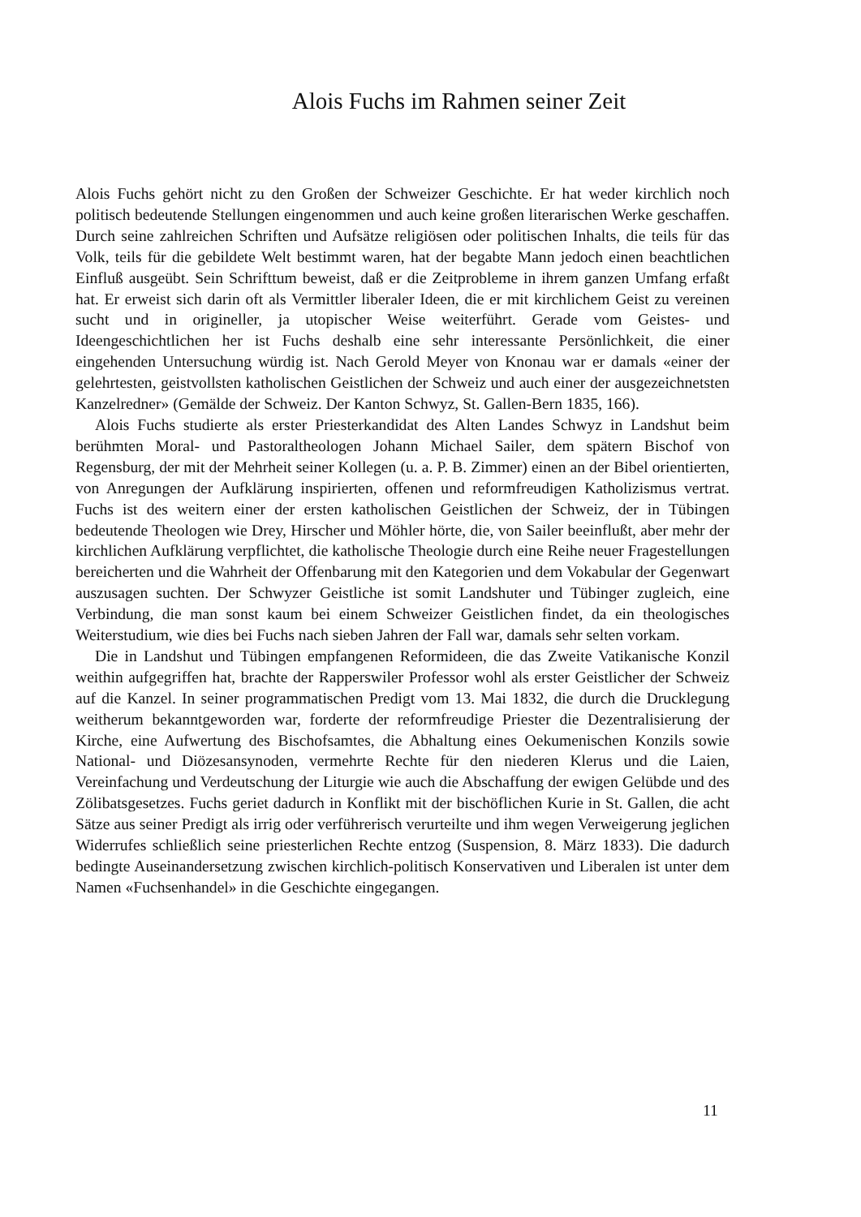Alois Fuchs im Rahmen seiner Zeit
Alois Fuchs gehört nicht zu den Großen der Schweizer Geschichte. Er hat weder kirchlich noch politisch bedeutende Stellungen eingenommen und auch keine großen literarischen Werke geschaffen. Durch seine zahlreichen Schriften und Aufsätze religiösen oder politischen Inhalts, die teils für das Volk, teils für die gebildete Welt bestimmt waren, hat der begabte Mann jedoch einen beachtlichen Einfluß ausgeübt. Sein Schrifttum beweist, daß er die Zeitprobleme in ihrem ganzen Umfang erfaßt hat. Er erweist sich darin oft als Vermittler liberaler Ideen, die er mit kirchlichem Geist zu vereinen sucht und in origineller, ja utopischer Weise weiterführt. Gerade vom Geistes- und Ideengeschichtlichen her ist Fuchs deshalb eine sehr interessante Persönlichkeit, die einer eingehenden Untersuchung würdig ist. Nach Gerold Meyer von Knonau war er damals «einer der gelehrtesten, geistvollsten katholischen Geistlichen der Schweiz und auch einer der ausgezeichnetsten Kanzelredner» (Gemälde der Schweiz. Der Kanton Schwyz, St. Gallen-Bern 1835, 166).
Alois Fuchs studierte als erster Priesterkandidat des Alten Landes Schwyz in Landshut beim berühmten Moral- und Pastoraltheologen Johann Michael Sailer, dem spätern Bischof von Regensburg, der mit der Mehrheit seiner Kollegen (u. a. P. B. Zimmer) einen an der Bibel orientierten, von Anregungen der Aufklärung inspirierten, offenen und reformfreudigen Katholizismus vertrat. Fuchs ist des weitern einer der ersten katholischen Geistlichen der Schweiz, der in Tübingen bedeutende Theologen wie Drey, Hirscher und Möhler hörte, die, von Sailer beeinflußt, aber mehr der kirchlichen Aufklärung verpflichtet, die katholische Theologie durch eine Reihe neuer Fragestellungen bereicherten und die Wahrheit der Offenbarung mit den Kategorien und dem Vokabular der Gegenwart auszusagen suchten. Der Schwyzer Geistliche ist somit Landshuter und Tübinger zugleich, eine Verbindung, die man sonst kaum bei einem Schweizer Geistlichen findet, da ein theologisches Weiterstudium, wie dies bei Fuchs nach sieben Jahren der Fall war, damals sehr selten vorkam.
Die in Landshut und Tübingen empfangenen Reformideen, die das Zweite Vatikanische Konzil weithin aufgegriffen hat, brachte der Rapperswiler Professor wohl als erster Geistlicher der Schweiz auf die Kanzel. In seiner programmatischen Predigt vom 13. Mai 1832, die durch die Drucklegung weitherum bekanntgeworden war, forderte der reformfreudige Priester die Dezentralisierung der Kirche, eine Aufwertung des Bischofsamtes, die Abhaltung eines Oekumenischen Konzils sowie National- und Diözesansynoden, vermehrte Rechte für den niederen Klerus und die Laien, Vereinfachung und Verdeutschung der Liturgie wie auch die Abschaffung der ewigen Gelübde und des Zölibatsgesetzes. Fuchs geriet dadurch in Konflikt mit der bischöflichen Kurie in St. Gallen, die acht Sätze aus seiner Predigt als irrig oder verführerisch verurteilte und ihm wegen Verweigerung jeglichen Widerrufes schließlich seine priesterlichen Rechte entzog (Suspension, 8. März 1833). Die dadurch bedingte Auseinandersetzung zwischen kirchlich-politisch Konservativen und Liberalen ist unter dem Namen «Fuchsenhandel» in die Geschichte eingegangen.
11